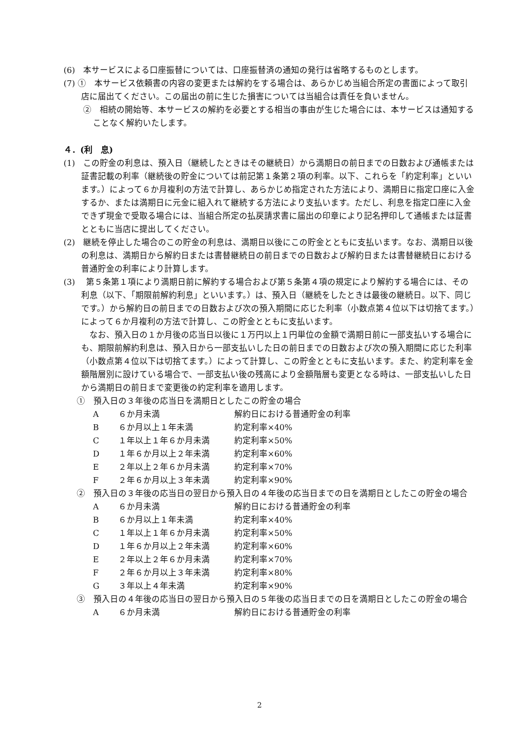(6)　本サービスによる口座振替については、口座振替済の通知の発行は省略するものとします。
(7) ①　本サービス依頼書の内容の変更または解約をする場合は、あらかじめ当組合所定の書面によって取引店に届出てください。この届出の前に生じた損害については当組合は責任を負いません。
②　相続の開始等、本サービスの解約を必要とする相当の事由が生じた場合には、本サービスは通知することなく解約いたします。
４．(利　息)
(1)　この貯金の利息は、預入日（継続したときはその継続日）から満期日の前日までの日数および通帳または証書記載の利率（継続後の貯金については前記第１条第２項の利率。以下、これらを「約定利率」といいます。）によって６か月複利の方法で計算し、あらかじめ指定された方法により、満期日に指定口座に入金するか、または満期日に元金に組入れて継続する方法により支払います。ただし、利息を指定口座に入金できず現金で受取る場合には、当組合所定の払戻請求書に届出の印章により記名押印して通帳または証書とともに当店に提出してください。
(2)　継続を停止した場合のこの貯金の利息は、満期日以後にこの貯金とともに支払います。なお、満期日以後の利息は、満期日から解約日または書替継続日の前日までの日数および解約日または書替継続日における普通貯金の利率により計算します。
(3)　 第５条第１項により満期日前に解約する場合および第５条第４項の規定により解約する場合には、その利息（以下、「期限前解約利息」といいます。）は、預入日（継続をしたときは最後の継続日。以下、同じです。）から解約日の前日までの日数および次の預入期間に応じた利率（小数点第４位以下は切捨てます。）によって６か月複利の方法で計算し、この貯金とともに支払います。
　なお、預入日の１か月後の応当日以後に１万円以上１円単位の金額で満期日前に一部支払いする場合にも、期限前解約利息は、預入日から一部支払いした日の前日までの日数および次の預入期間に応じた利率（小数点第４位以下は切捨てます。）によって計算し、この貯金とともに支払います。また、約定利率を金額階層別に設けている場合で、一部支払い後の残高により金額階層も変更となる時は、一部支払いした日から満期日の前日まで変更後の約定利率を適用します。
①　預入日の３年後の応当日を満期日としたこの貯金の場合
| A | ６か月未満 | 解約日における普通貯金の利率 |
| B | ６か月以上１年未満 | 約定利率×40% |
| C | １年以上１年６か月未満 | 約定利率×50% |
| D | １年６か月以上２年未満 | 約定利率×60% |
| E | ２年以上２年６か月未満 | 約定利率×70% |
| F | ２年６か月以上３年未満 | 約定利率×90% |
②　預入日の３年後の応当日の翌日から預入日の４年後の応当日までの日を満期日としたこの貯金の場合
| A | ６か月未満 | 解約日における普通貯金の利率 |
| B | ６か月以上１年未満 | 約定利率×40% |
| C | １年以上１年６か月未満 | 約定利率×50% |
| D | １年６か月以上２年未満 | 約定利率×60% |
| E | ２年以上２年６か月未満 | 約定利率×70% |
| F | ２年６か月以上３年未満 | 約定利率×80% |
| G | ３年以上４年未満 | 約定利率×90% |
③　預入日の４年後の応当日の翌日から預入日の５年後の応当日までの日を満期日としたこの貯金の場合
| A | ６か月未満 | 解約日における普通貯金の利率 |
2